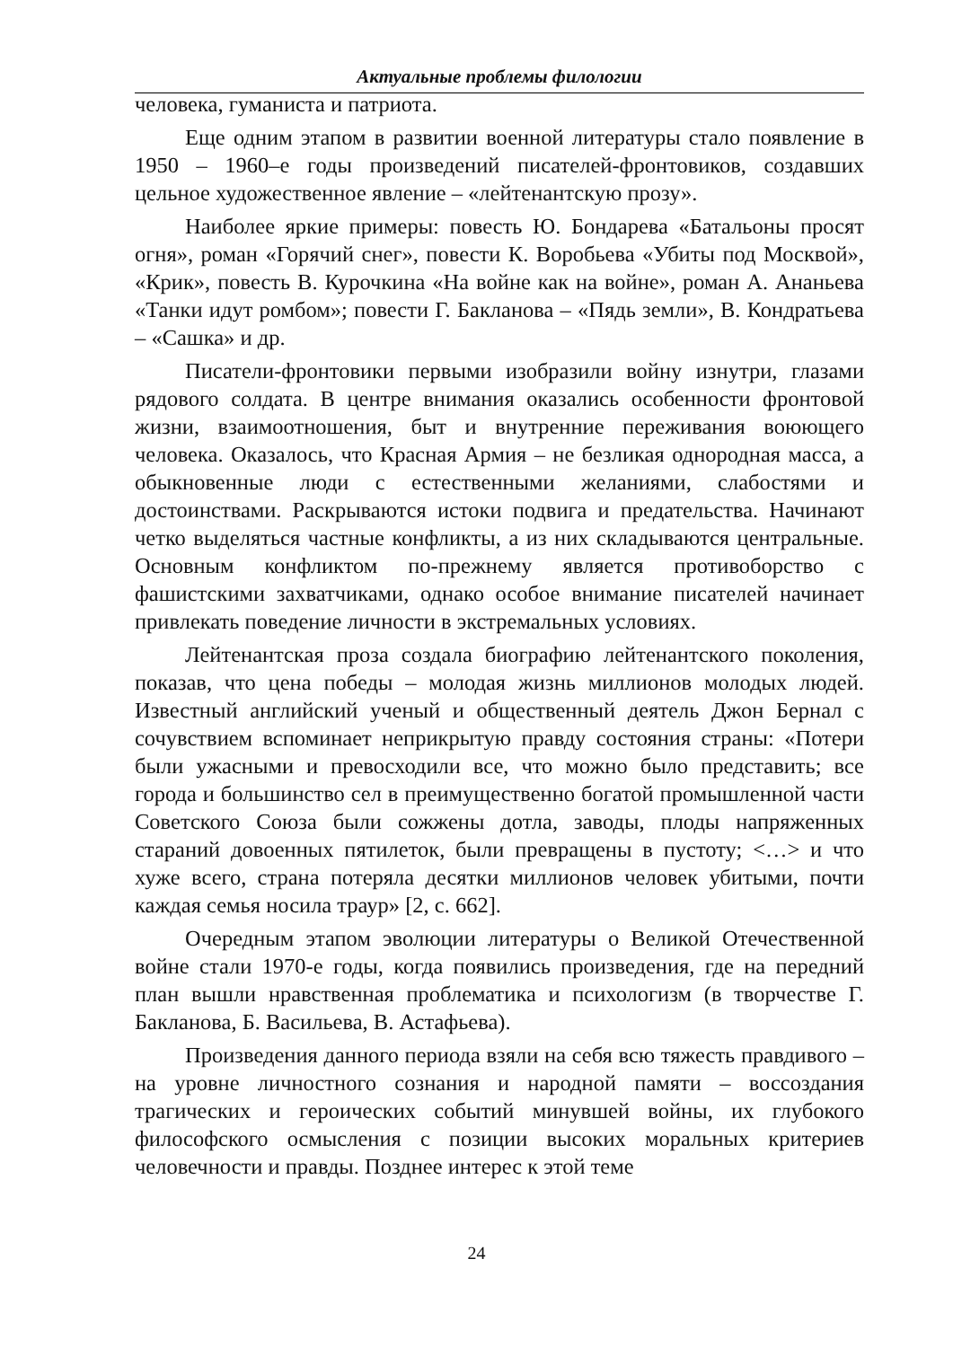Актуальные проблемы филологии
человека, гуманиста и патриота.
Еще одним этапом в развитии военной литературы стало появление в 1950 – 1960–е годы произведений писателей-фронтовиков, создавших цельное художественное явление – «лейтенантскую прозу».
Наиболее яркие примеры: повесть Ю. Бондарева «Батальоны просят огня», роман «Горячий снег», повести К. Воробьева «Убиты под Москвой», «Крик», повесть В. Курочкина «На войне как на войне», роман А. Ананьева «Танки идут ромбом»; повести Г. Бакланова – «Пядь земли», В. Кондратьева – «Сашка» и др.
Писатели-фронтовики первыми изобразили войну изнутри, глазами рядового солдата. В центре внимания оказались особенности фронтовой жизни, взаимоотношения, быт и внутренние переживания воюющего человека. Оказалось, что Красная Армия – не безликая однородная масса, а обыкновенные люди с естественными желаниями, слабостями и достоинствами. Раскрываются истоки подвига и предательства. Начинают четко выделяться частные конфликты, а из них складываются центральные. Основным конфликтом по-прежнему является противоборство с фашистскими захватчиками, однако особое внимание писателей начинает привлекать поведение личности в экстремальных условиях.
Лейтенантская проза создала биографию лейтенантского поколения, показав, что цена победы – молодая жизнь миллионов молодых людей. Известный английский ученый и общественный деятель Джон Бернал с сочувствием вспоминает неприкрытую правду состояния страны: «Потери были ужасными и превосходили все, что можно было представить; все города и большинство сел в преимущественно богатой промышленной части Советского Союза были сожжены дотла, заводы, плоды напряженных стараний довоенных пятилеток, были превращены в пустоту; <…> и что хуже всего, страна потеряла десятки миллионов человек убитыми, почти каждая семья носила траур» [2, с. 662].
Очередным этапом эволюции литературы о Великой Отечественной войне стали 1970-е годы, когда появились произведения, где на передний план вышли нравственная проблематика и психологизм (в творчестве Г. Бакланова, Б. Васильева, В. Астафьева).
Произведения данного периода взяли на себя всю тяжесть правдивого – на уровне личностного сознания и народной памяти – воссоздания трагических и героических событий минувшей войны, их глубокого философского осмысления с позиции высоких моральных критериев человечности и правды. Позднее интерес к этой теме
24